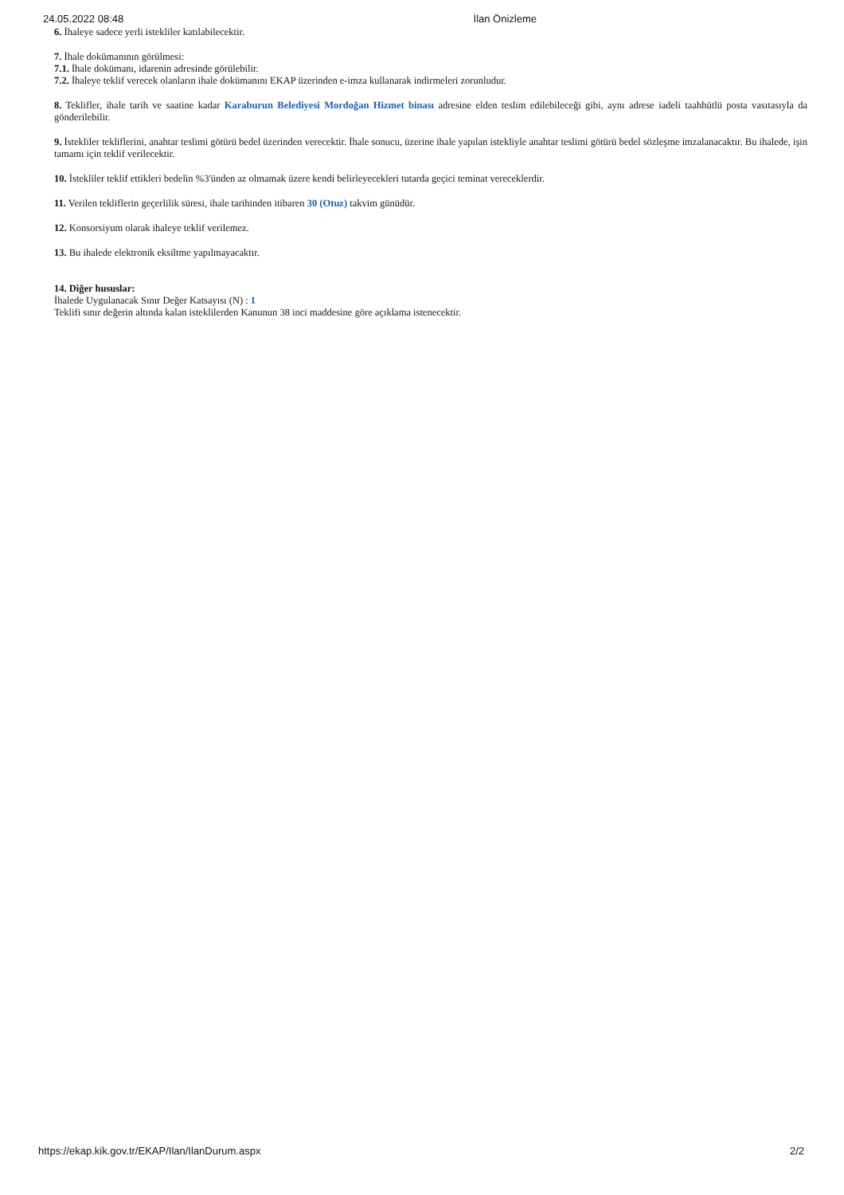24.05.2022 08:48 İlan Önizleme
6. İhaleye sadece yerli istekliler katılabilecektir.
7. İhale dokümanının görülmesi:
7.1. İhale dokümanı, idarenin adresinde görülebilir.
7.2. İhaleye teklif verecek olanların ihale dokümanını EKAP üzerinden e-imza kullanarak indirmeleri zorunludur.
8. Teklifler, ihale tarih ve saatine kadar Karaburun Belediyesi Mordoğan Hizmet binası adresine elden teslim edilebileceği gibi, aynı adrese iadeli taahhütlü posta vasıtasıyla da gönderilebilir.
9. İstekliler tekliflerini, anahtar teslimi götürü bedel üzerinden verecektir. İhale sonucu, üzerine ihale yapılan istekliyle anahtar teslimi götürü bedel sözleşme imzalanacaktır. Bu ihalede, işin tamamı için teklif verilecektir.
10. İstekliler teklif ettikleri bedelin %3'ünden az olmamak üzere kendi belirleyecekleri tutarda geçici teminat vereceklerdir.
11. Verilen tekliflerin geçerlilik süresi, ihale tarihinden itibaren 30 (Otuz) takvim günüdür.
12. Konsorsiyum olarak ihaleye teklif verilemez.
13. Bu ihalede elektronik eksiltme yapılmayacaktır.
14. Diğer hususlar:
İhalede Uygulanacak Sınır Değer Katsayısı (N) : 1
Teklifi sınır değerin altında kalan isteklilerden Kanunun 38 inci maddesine göre açıklama istenecektir.
https://ekap.kik.gov.tr/EKAP/Ilan/IlanDurum.aspx 2/2